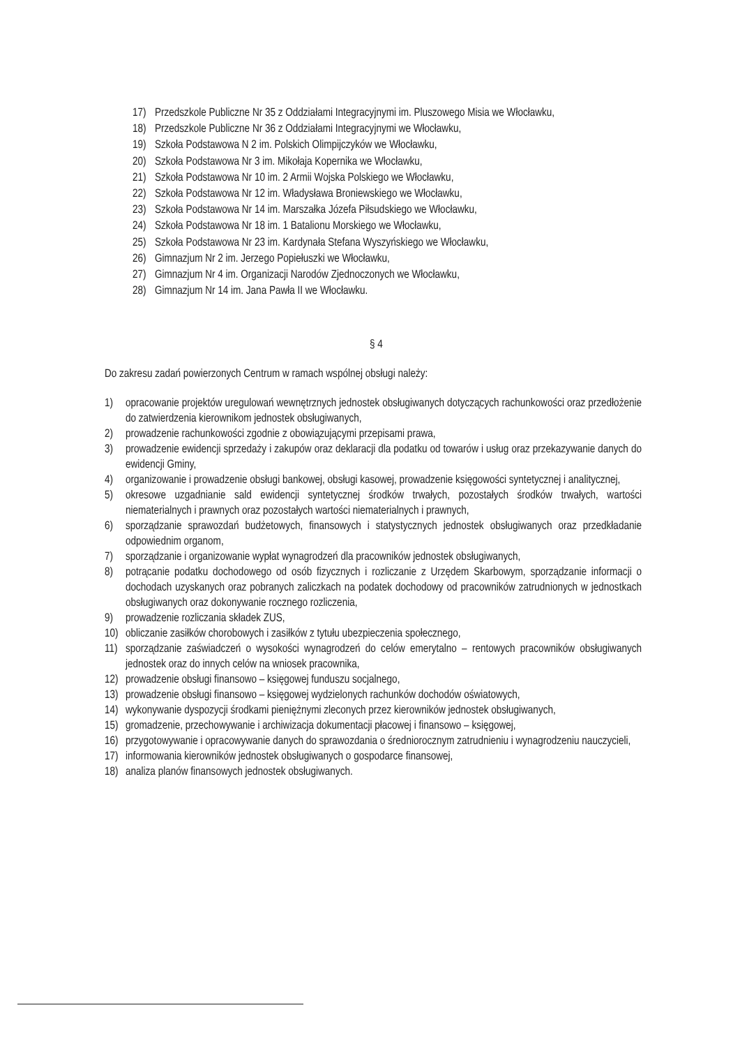17) Przedszkole Publiczne Nr 35 z Oddziałami Integracyjnymi im. Pluszowego Misia we Włocławku,
18) Przedszkole Publiczne Nr 36 z Oddziałami Integracyjnymi we Włocławku,
19) Szkoła Podstawowa N 2 im. Polskich Olimpijczyków we Włocławku,
20) Szkoła Podstawowa Nr 3 im. Mikołaja Kopernika we Włocławku,
21) Szkoła Podstawowa Nr 10 im. 2 Armii Wojska Polskiego we Włocławku,
22) Szkoła Podstawowa Nr 12 im. Władysława Broniewskiego we Włocławku,
23) Szkoła Podstawowa Nr 14 im. Marszałka Józefa Piłsudskiego we Włocławku,
24) Szkoła Podstawowa Nr 18 im. 1 Batalionu Morskiego we Włocławku,
25) Szkoła Podstawowa Nr 23 im. Kardynała Stefana Wyszyńskiego we Włocławku,
26) Gimnazjum Nr 2 im. Jerzego Popiełuszki we Włocławku,
27) Gimnazjum Nr 4 im. Organizacji Narodów Zjednoczonych we Włocławku,
28) Gimnazjum Nr 14 im. Jana Pawła II we Włocławku.
§ 4
Do zakresu zadań powierzonych Centrum w ramach wspólnej obsługi należy:
1) opracowanie projektów uregulowań wewnętrznych jednostek obsługiwanych dotyczących rachunkowości oraz przedłożenie do zatwierdzenia kierownikom jednostek obsługiwanych,
2) prowadzenie rachunkowości zgodnie z obowiązującymi przepisami prawa,
3) prowadzenie ewidencji sprzedaży i zakupów oraz deklaracji dla podatku od towarów i usług oraz przekazywanie danych do ewidencji Gminy,
4) organizowanie i prowadzenie obsługi bankowej, obsługi kasowej, prowadzenie księgowości syntetycznej i analitycznej,
5) okresowe uzgadnianie sald ewidencji syntetycznej środków trwałych, pozostałych środków trwałych, wartości niematerialnych i prawnych oraz pozostałych wartości niematerialnych i prawnych,
6) sporządzanie sprawozdań budżetowych, finansowych i statystycznych jednostek obsługiwanych oraz przedkładanie odpowiednim organom,
7) sporządzanie i organizowanie wypłat wynagrodzeń dla pracowników jednostek obsługiwanych,
8) potrącanie podatku dochodowego od osób fizycznych i rozliczanie z Urzędem Skarbowym, sporządzanie informacji o dochodach uzyskanych oraz pobranych zaliczkach na podatek dochodowy od pracowników zatrudnionych w jednostkach obsługiwanych oraz dokonywanie rocznego rozliczenia,
9) prowadzenie rozliczania składek ZUS,
10) obliczanie zasiłków chorobowych i zasiłków z tytułu ubezpieczenia społecznego,
11) sporządzanie zaświadczeń o wysokości wynagrodzeń do celów emerytalno – rentowych pracowników obsługiwanych jednostek oraz do innych celów na wniosek pracownika,
12) prowadzenie obsługi finansowo – księgowej funduszu socjalnego,
13) prowadzenie obsługi finansowo – księgowej wydzielonych rachunków dochodów oświatowych,
14) wykonywanie dyspozycji środkami pieniężnymi zleconych przez kierowników jednostek obsługiwanych,
15) gromadzenie, przechowywanie i archiwizacja dokumentacji płacowej i finansowo – księgowej,
16) przygotowywanie i opracowywanie danych do sprawozdania o średniorocznym zatrudnieniu i wynagrodzeniu nauczycieli,
17) informowania kierowników jednostek obsługiwanych o gospodarce finansowej,
18) analiza planów finansowych jednostek obsługiwanych.